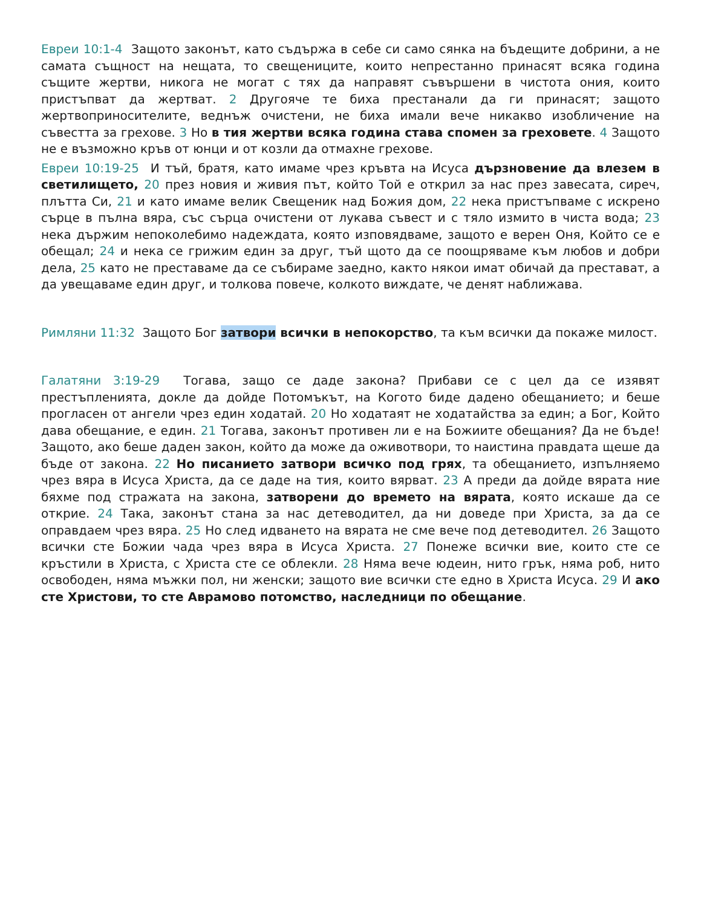Евреи 10:1-4 Защото законът, като съдържа в себе си само сянка на бъдещите добрини, а не самата същност на нещата, то свещениците, които непрестанно принасят всяка година същите жертви, никога не могат с тях да направят съвършени в чистота ония, които пристъпват да жертват. 2 Другояче те биха престанали да ги принасят; защото жертвоприносителите, веднъж очистени, не биха имали вече никакво изобличение на съвестта за грехове. 3 Но в тия жертви всяка година става спомен за греховете. 4 Защото не е възможно кръв от юнци и от козли да отмахне грехове.
Евреи 10:19-25 И тъй, братя, като имаме чрез кръвта на Исуса дързновение да влезем в светилището, 20 през новия и живия път, който Той е открил за нас през завесата, сиреч, плътта Си, 21 и като имаме велик Свещеник над Божия дом, 22 нека пристъпваме с искрено сърце в пълна вяра, със сърца очистени от лукава съвест и с тяло измито в чиста вода; 23 нека държим непоколебимо надеждата, която изповядваме, защото е верен Оня, Който се е обещал; 24 и нека се грижим един за друг, тъй щото да се поощряваме към любов и добри дела, 25 като не преставаме да се събираме заедно, както някои имат обичай да престават, а да увещаваме един друг, и толкова повече, колкото виждате, че денят наближава.
Римляни 11:32 Защото Бог затвори всички в непокорство, та към всички да покаже милост.
Галатяни 3:19-29 Тогава, защо се даде закона? Прибави се с цел да се изявят престъпленията, докле да дойде Потомъкът, на Когото биде дадено обещанието; и беше прогласен от ангели чрез един ходатай. 20 Но ходатаят не ходатайства за един; а Бог, Който дава обещание, е един. 21 Тогава, законът противен ли е на Божиите обещания? Да не бъде! Защото, ако беше даден закон, който да може да оживотвори, то наистина правдата щеше да бъде от закона. 22 Но писанието затвори всичко под грях, та обещанието, изпълняемо чрез вяра в Исуса Христа, да се даде на тия, които вярват. 23 А преди да дойде вярата ние бяхме под стражата на закона, затворени до времето на вярата, която искаше да се открие. 24 Така, законът стана за нас детеводител, да ни доведе при Христа, за да се оправдаем чрез вяра. 25 Но след идването на вярата не сме вече под детеводител. 26 Защото всички сте Божии чада чрез вяра в Исуса Христа. 27 Понеже всички вие, които сте се кръстили в Христа, с Христа сте се облекли. 28 Няма вече юдеин, нито грък, няма роб, нито освободен, няма мъжки пол, ни женски; защото вие всички сте едно в Христа Исуса. 29 И ако сте Христови, то сте Аврамово потомство, наследници по обещание.